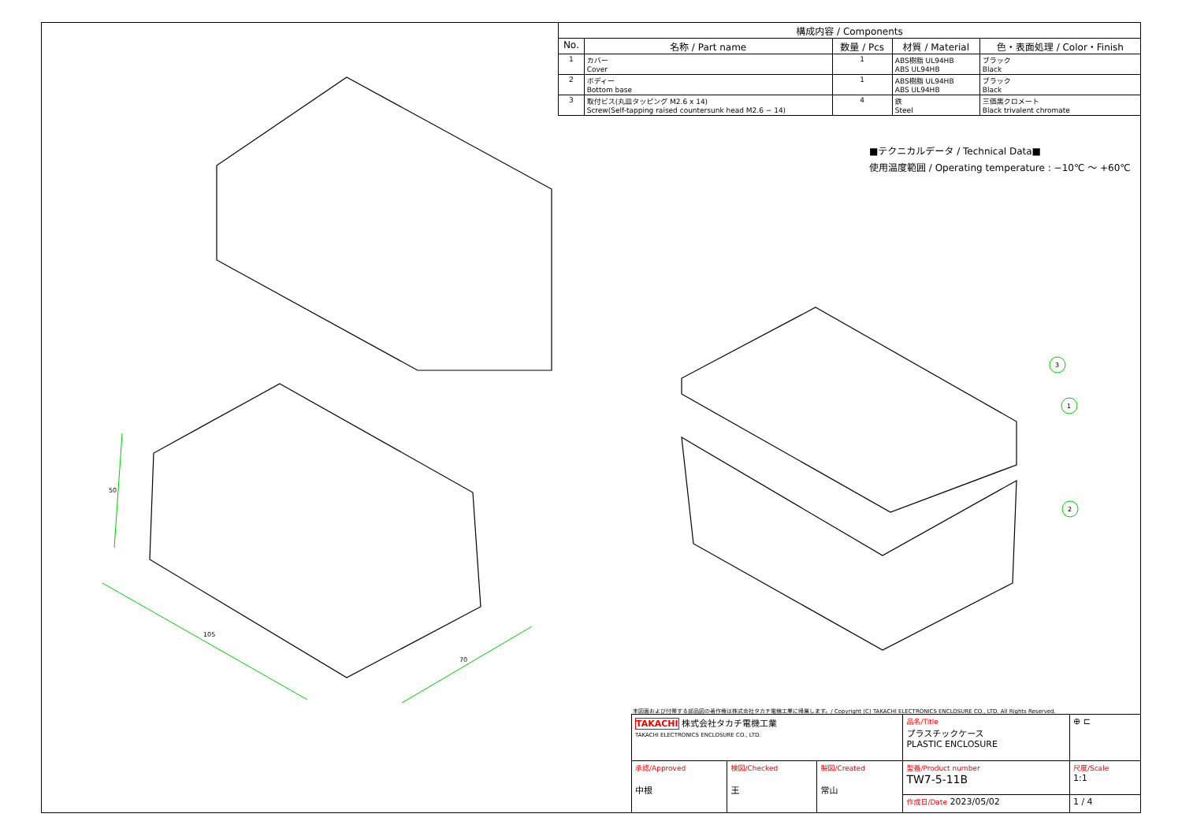50
105
70
3
1
2
| 構成内容 / Components | | | | |
| --- | --- | --- | --- | --- |
| No. | 名称 / Part name | 数量 / Pcs | 材質 / Material | 色・表面処理 / Color・Finish |
| 1 | カバー Cover | 1 | ABS樹脂 UL94HB ABS UL94HB | ブラック Black |
| 2 | ボディー Bottom base | 1 | ABS樹脂 UL94HB ABS UL94HB | ブラック Black |
| 3 | 取付ビス(丸皿タッピング M2.6 x 14) Screw(Self-tapping raised countersunk head M2.6 − 14) | 4 | 鉄 Steel | 三価黒クロメート Black trivalent chromate |
■テクニカルデータ / Technical Data■
使用温度範囲 / Operating temperature : −10℃ ～ +60℃
本図面および付帯する部品図の著作権は株式会社タカチ電機工業に帰属します。/ Copyright (C) TAKACHI ELECTRONICS ENCLOSURE CO., LTD. All Rights Reserved.
| TAKACHI 株式会社タカチ電機工業 TAKACHI ELECTRONICS ENCLOSURE CO., LTD. | | | 品名/Title プラスチックケース PLASTIC ENCLOSURE | ⊕ ⊏ |
| 承認/Approved 中根 | 検図/Checked 王 | 製図/Created 常山 | 型番/Product number TW7-5-11B | 尺度/Scale 1:1 |
| | | | 作成日/Date 2023/05/02 | 1 / 4 |